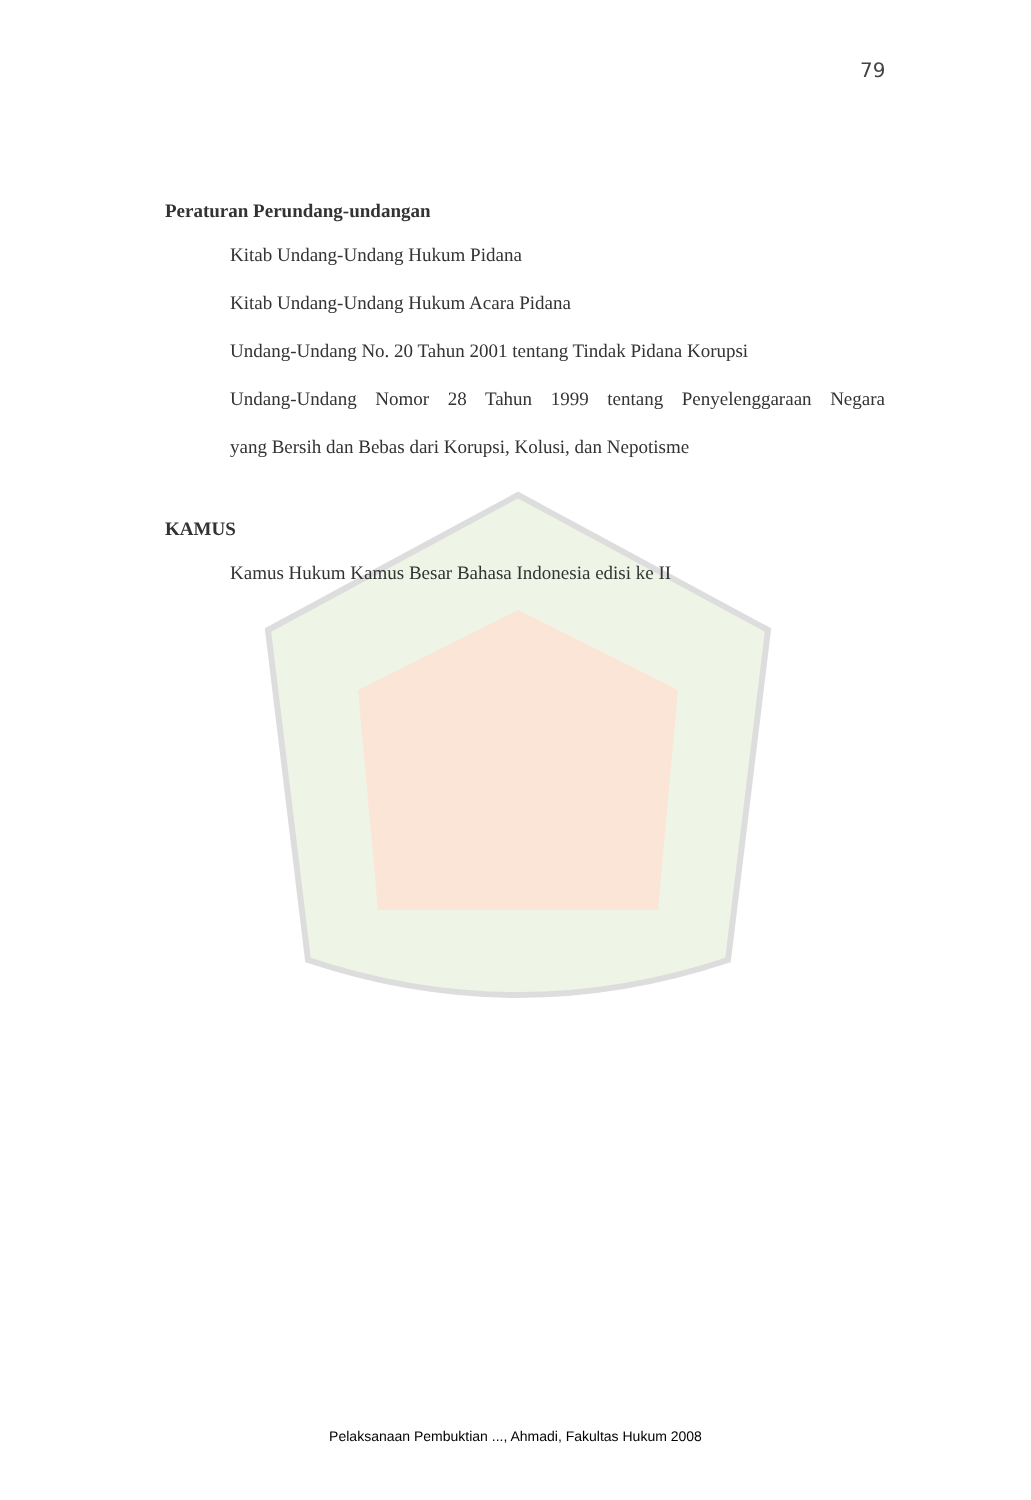79
Peraturan Perundang-undangan
Kitab Undang-Undang Hukum Pidana
Kitab Undang-Undang Hukum Acara Pidana
Undang-Undang No. 20 Tahun 2001 tentang Tindak Pidana Korupsi
Undang-Undang Nomor 28 Tahun 1999 tentang Penyelenggaraan Negara
yang Bersih dan Bebas dari Korupsi, Kolusi, dan Nepotisme
KAMUS
Kamus Hukum Kamus Besar Bahasa Indonesia edisi ke II
Pelaksanaan Pembuktian ..., Ahmadi, Fakultas Hukum 2008